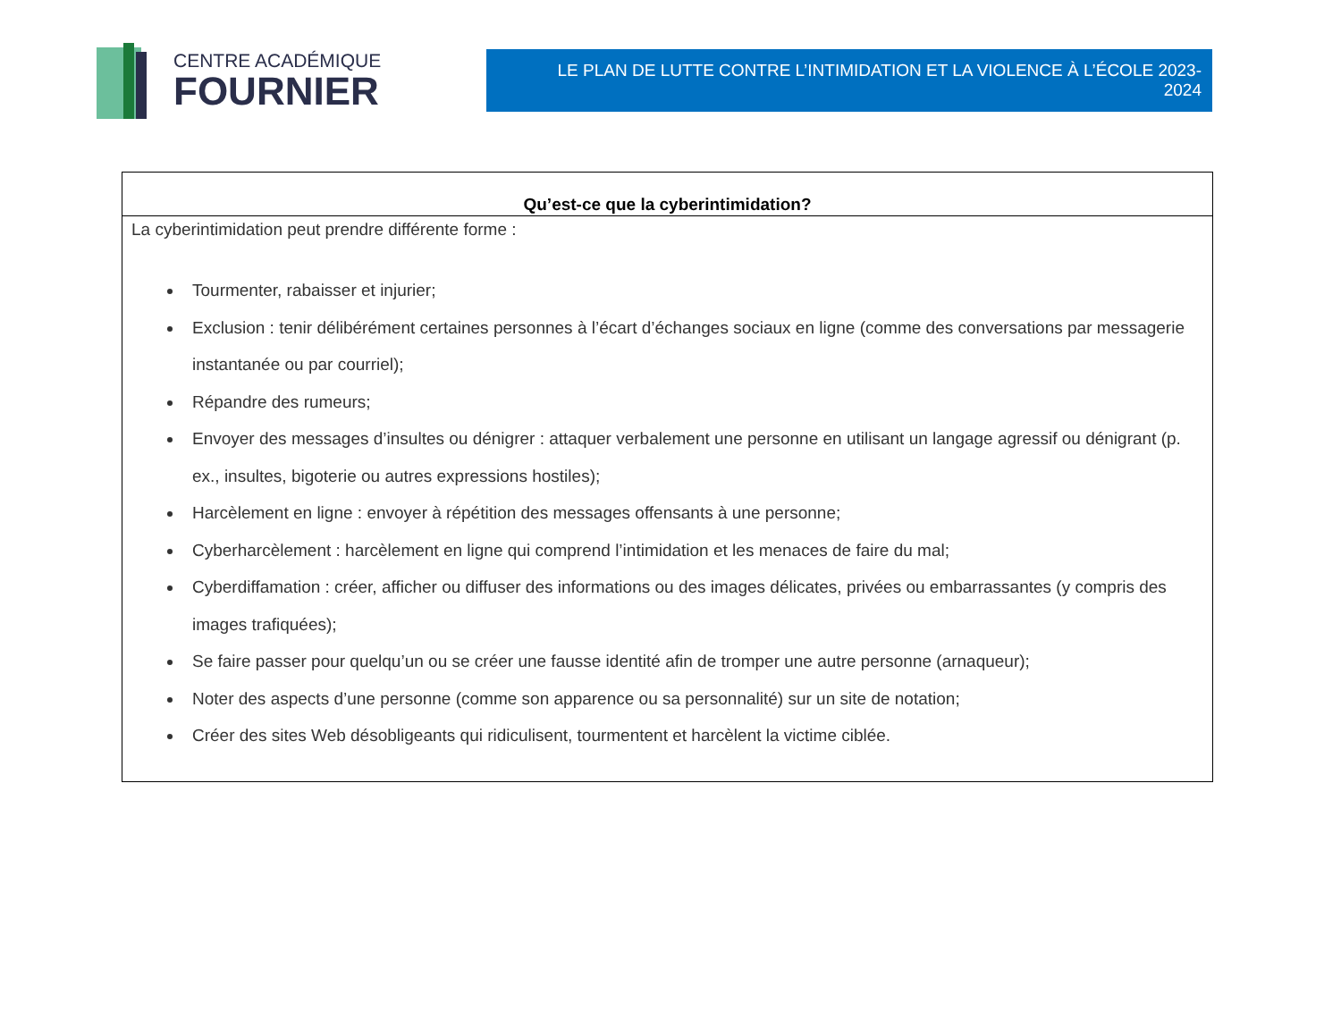CENTRE ACADÉMIQUE
FOURNIER
LE PLAN DE LUTTE CONTRE L’INTIMIDATION ET LA VIOLENCE À L’ÉCOLE 2023-2024
| Qu’est-ce que la cyberintimidation? |
| --- |
| La cyberintimidation peut prendre différente forme : Tourmenter, rabaisser et injurier; Exclusion : tenir délibérément certaines personnes à l’écart d’échanges sociaux en ligne (comme des conversations par messagerie instantanée ou par courriel); Répandre des rumeurs; Envoyer des messages d’insultes ou dénigrer : attaquer verbalement une personne en utilisant un langage agressif ou dénigrant (p. ex., insultes, bigoterie ou autres expressions hostiles); Harcèlement en ligne : envoyer à répétition des messages offensants à une personne; Cyberharcèlement : harcèlement en ligne qui comprend l’intimidation et les menaces de faire du mal; Cyberdiffamation : créer, afficher ou diffuser des informations ou des images délicates, privées ou embarrassantes (y compris des images trafiquées); Se faire passer pour quelqu’un ou se créer une fausse identité afin de tromper une autre personne (arnaqueur); Noter des aspects d’une personne (comme son apparence ou sa personnalité) sur un site de notation; Créer des sites Web désobligeants qui ridiculisent, tourmentent et harcèlent la victime ciblée. |